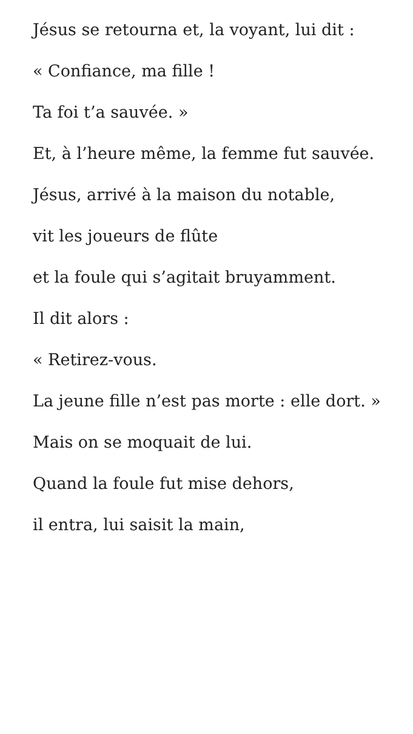Jésus se retourna et, la voyant, lui dit :
« Confiance, ma fille !
Ta foi t’a sauvée. »
Et, à l’heure même, la femme fut sauvée.
Jésus, arrivé à la maison du notable,
vit les joueurs de flûte
et la foule qui s’agitait bruyamment.
Il dit alors :
« Retirez-vous.
La jeune fille n’est pas morte : elle dort. »
Mais on se moquait de lui.
Quand la foule fut mise dehors,
il entra, lui saisit la main,